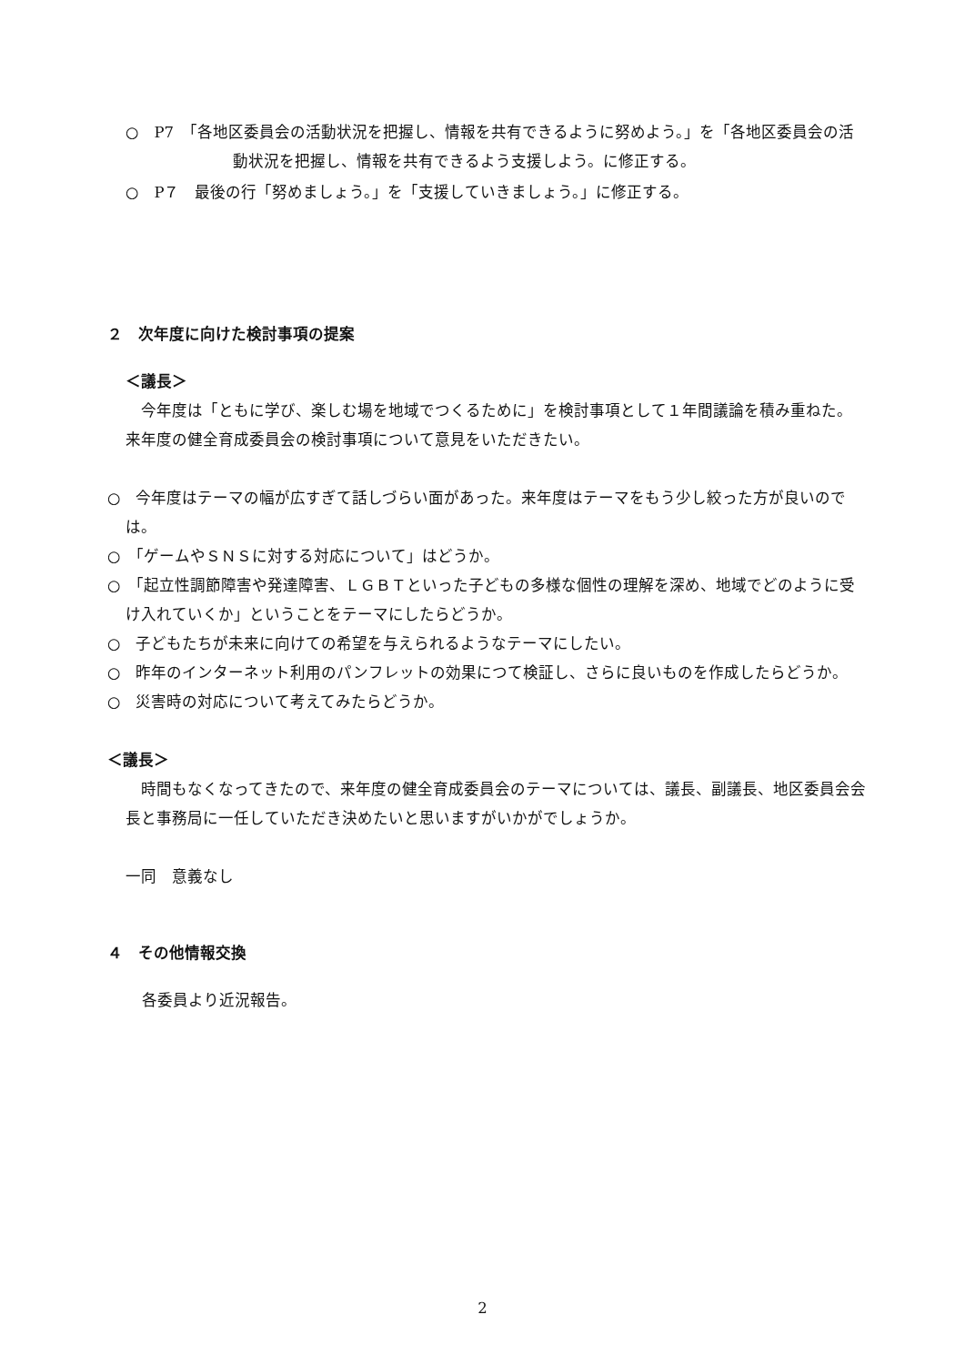○　P7　「各地区委員会の活動状況を把握し、情報を共有できるように努めよう。」を「各地区委員会の活動状況を把握し、情報を共有できるよう支援しよう。に修正する。
○　P７　最後の行「努めましょう。」を「支援していきましょう。」に修正する。
２　次年度に向けた検討事項の提案
＜議長＞
　今年度は「ともに学び、楽しむ場を地域でつくるために」を検討事項として１年間議論を積み重ねた。来年度の健全育成委員会の検討事項について意見をいただきたい。
○　今年度はテーマの幅が広すぎて話しづらい面があった。来年度はテーマをもう少し絞った方が良いのでは。
○　「ゲームやＳＮＳに対する対応について」はどうか。
○　「起立性調節障害や発達障害、ＬＧＢＴといった子どもの多様な個性の理解を深め、地域でどのように受け入れていくか」ということをテーマにしたらどうか。
○　子どもたちが未来に向けての希望を与えられるようなテーマにしたい。
○　昨年のインターネット利用のパンフレットの効果につて検証し、さらに良いものを作成したらどうか。
○　災害時の対応について考えてみたらどうか。
＜議長＞
　時間もなくなってきたので、来年度の健全育成委員会のテーマについては、議長、副議長、地区委員会会長と事務局に一任していただき決めたいと思いますがいかがでしょうか。
一同　意義なし
４　その他情報交換
各委員より近況報告。
2